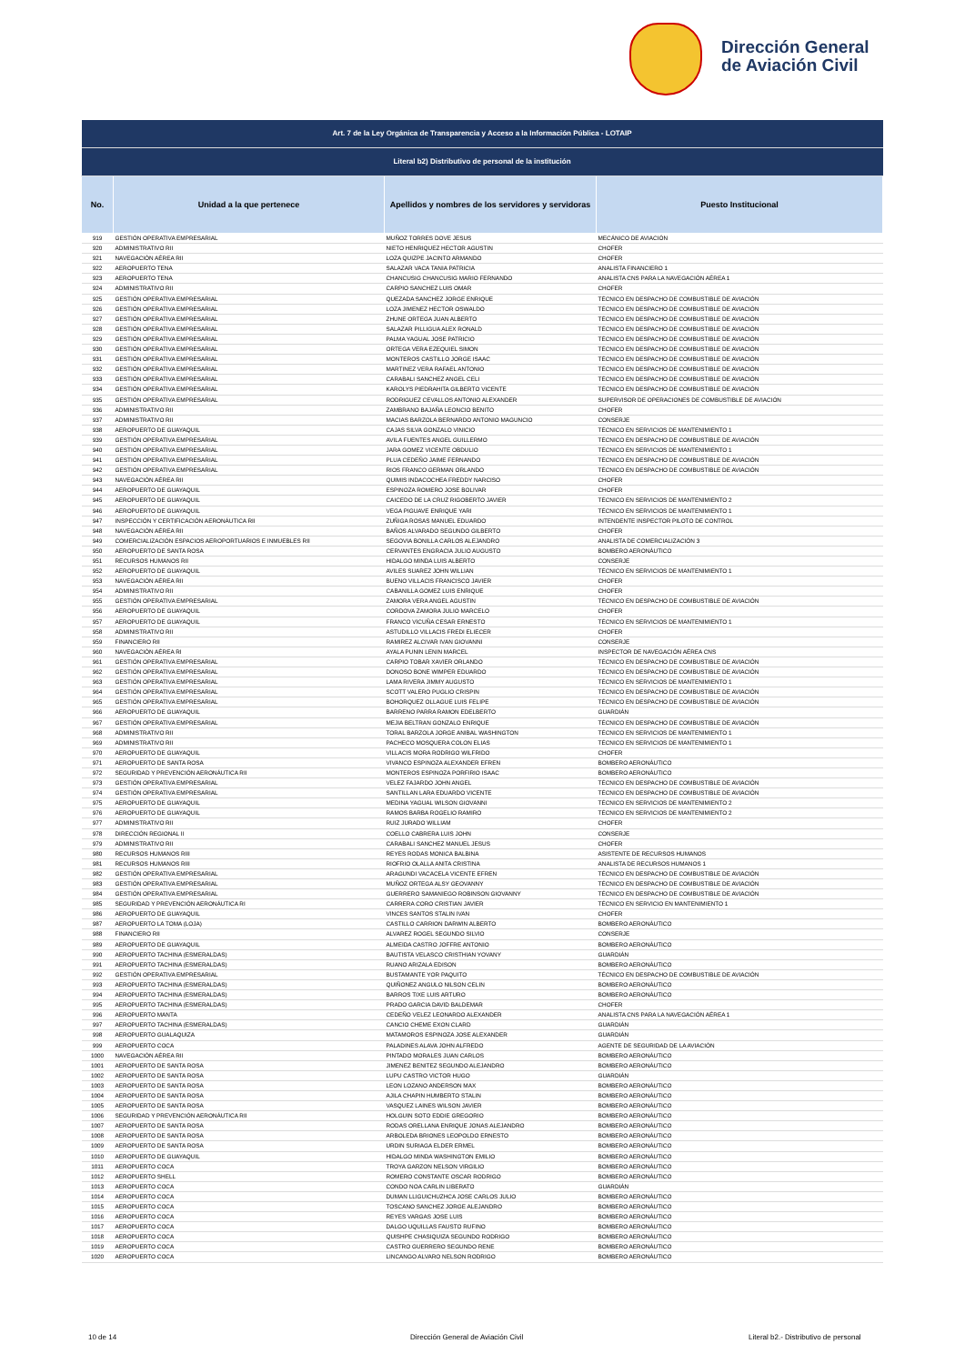Dirección General
de Aviación Civil
| Art. 7 de la Ley Orgánica de Transparencia y Acceso a la Información Pública - LOTAIP | | | |
| Literal b2) Distributivo de personal de la institución | | | |
| No. | Unidad a la que pertenece | Apellidos y nombres de los servidores y servidoras | Puesto Institucional |
| 919 | GESTIÓN OPERATIVA EMPRESARIAL | MUÑOZ TORRES DOVE JESUS | MECÁNICO DE AVIACIÓN |
| 920 | ADMINISTRATIVO RII | NIETO HENRIQUEZ HECTOR AGUSTIN | CHOFER |
| 921 | NAVEGACIÓN AÉREA RII | LOZA QUIZPE JACINTO ARMANDO | CHOFER |
| 922 | AEROPUERTO TENA | SALAZAR VACA TANIA PATRICIA | ANALISTA FINANCIERO 1 |
| 923 | AEROPUERTO TENA | CHANCUSIG CHANCUSIG MARIO FERNANDO | ANALISTA CNS PARA LA NAVEGACIÓN AÉREA 1 |
| 924 | ADMINISTRATIVO RII | CARPIO SANCHEZ LUIS OMAR | CHOFER |
| 925 | GESTIÓN OPERATIVA EMPRESARIAL | QUEZADA SANCHEZ JORGE ENRIQUE | TÉCNICO EN DESPACHO DE COMBUSTIBLE DE AVIACIÓN |
| 926 | GESTIÓN OPERATIVA EMPRESARIAL | LOZA JIMENEZ HECTOR OSWALDO | TÉCNICO EN DESPACHO DE COMBUSTIBLE DE AVIACIÓN |
| 927 | GESTIÓN OPERATIVA EMPRESARIAL | ZHUNE ORTEGA JUAN ALBERTO | TÉCNICO EN DESPACHO DE COMBUSTIBLE DE AVIACIÓN |
| 928 | GESTIÓN OPERATIVA EMPRESARIAL | SALAZAR PILLIGUA ALEX RONALD | TÉCNICO EN DESPACHO DE COMBUSTIBLE DE AVIACIÓN |
| 929 | GESTIÓN OPERATIVA EMPRESARIAL | PALMA YAGUAL JOSE PATRICIO | TÉCNICO EN DESPACHO DE COMBUSTIBLE DE AVIACIÓN |
| 930 | GESTIÓN OPERATIVA EMPRESARIAL | ORTEGA VERA EZEQUIEL SIMON | TÉCNICO EN DESPACHO DE COMBUSTIBLE DE AVIACIÓN |
| 931 | GESTIÓN OPERATIVA EMPRESARIAL | MONTEROS CASTILLO JORGE ISAAC | TÉCNICO EN DESPACHO DE COMBUSTIBLE DE AVIACIÓN |
| 932 | GESTIÓN OPERATIVA EMPRESARIAL | MARTINEZ VERA RAFAEL ANTONIO | TÉCNICO EN DESPACHO DE COMBUSTIBLE DE AVIACIÓN |
| 933 | GESTIÓN OPERATIVA EMPRESARIAL | CARABALI SANCHEZ ANGEL CELI | TÉCNICO EN DESPACHO DE COMBUSTIBLE DE AVIACIÓN |
| 934 | GESTIÓN OPERATIVA EMPRESARIAL | KAROLYS PIEDRAHITA GILBERTO VICENTE | TÉCNICO EN DESPACHO DE COMBUSTIBLE DE AVIACIÓN |
| 935 | GESTIÓN OPERATIVA EMPRESARIAL | RODRIGUEZ CEVALLOS ANTONIO ALEXANDER | SUPERVISOR DE OPERACIONES DE COMBUSTIBLE DE AVIACIÓN |
| 936 | ADMINISTRATIVO RII | ZAMBRANO BAJAÑA LEONCIO BENITO | CHOFER |
| 937 | ADMINISTRATIVO RII | MACIAS BARZOLA BERNARDO ANTONIO MAGUNCIO | CONSERJE |
| 938 | AEROPUERTO DE GUAYAQUIL | CAJAS SILVA GONZALO VINICIO | TÉCNICO EN SERVICIOS DE MANTENIMIENTO 1 |
| 939 | GESTIÓN OPERATIVA EMPRESARIAL | AVILA FUENTES ANGEL GUILLERMO | TÉCNICO EN DESPACHO DE COMBUSTIBLE DE AVIACIÓN |
| 940 | GESTIÓN OPERATIVA EMPRESARIAL | JARA GOMEZ VICENTE OBDULIO | TÉCNICO EN SERVICIOS DE MANTENIMIENTO 1 |
| 941 | GESTIÓN OPERATIVA EMPRESARIAL | PLUA CEDEÑO JAIME FERNANDO | TÉCNICO EN DESPACHO DE COMBUSTIBLE DE AVIACIÓN |
| 942 | GESTIÓN OPERATIVA EMPRESARIAL | RIOS FRANCO GERMAN ORLANDO | TÉCNICO EN DESPACHO DE COMBUSTIBLE DE AVIACIÓN |
| 943 | NAVEGACIÓN AÉREA RII | QUIMIS INDACOCHEA FREDDY NARCISO | CHOFER |
| 944 | AEROPUERTO DE GUAYAQUIL | ESPINOZA ROMERO JOSE BOLIVAR | CHOFER |
| 945 | AEROPUERTO DE GUAYAQUIL | CAICEDO DE LA CRUZ RIGOBERTO JAVIER | TÉCNICO EN SERVICIOS DE MANTENIMIENTO 2 |
| 946 | AEROPUERTO DE GUAYAQUIL | VEGA PIGUAVE ENRIQUE YARI | TÉCNICO EN SERVICIOS DE MANTENIMIENTO 1 |
| 947 | INSPECCIÓN Y CERTIFICACIÓN AERONÁUTICA RII | ZUÑIGA ROSAS MANUEL EDUARDO | INTENDENTE INSPECTOR PILOTO DE CONTROL |
| 948 | NAVEGACIÓN AÉREA RII | BAÑOS ALVARADO SEGUNDO GILBERTO | CHOFER |
| 949 | COMERCIALIZACIÓN ESPACIOS AEROPORTUARIOS E INMUEBLES RII | SEGOVIA BONILLA CARLOS ALEJANDRO | ANALISTA DE COMERCIALIZACIÓN 3 |
| 950 | AEROPUERTO DE SANTA ROSA | CERVANTES ENGRACIA JULIO AUGUSTO | BOMBERO AERONÁUTICO |
| 951 | RECURSOS HUMANOS RII | HIDALGO MINDA LUIS ALBERTO | CONSERJE |
| 952 | AEROPUERTO DE GUAYAQUIL | AVILES SUAREZ JOHN WILLIAN | TÉCNICO EN SERVICIOS DE MANTENIMIENTO 1 |
| 953 | NAVEGACIÓN AÉREA RII | BUENO VILLACIS FRANCISCO JAVIER | CHOFER |
| 954 | ADMINISTRATIVO RII | CABANILLA GOMEZ LUIS ENRIQUE | CHOFER |
| 955 | GESTIÓN OPERATIVA EMPRESARIAL | ZAMORA VERA ANGEL AGUSTIN | TÉCNICO EN DESPACHO DE COMBUSTIBLE DE AVIACIÓN |
| 956 | AEROPUERTO DE GUAYAQUIL | CORDOVA ZAMORA JULIO MARCELO | CHOFER |
| 957 | AEROPUERTO DE GUAYAQUIL | FRANCO VICUÑA CESAR ERNESTO | TÉCNICO EN SERVICIOS DE MANTENIMIENTO 1 |
| 958 | ADMINISTRATIVO RII | ASTUDILLO VILLACIS FREDI ELIECER | CHOFER |
| 959 | FINANCIERO RII | RAMIREZ ALCIVAR IVAN GIOVANNI | CONSERJE |
| 960 | NAVEGACIÓN AÉREA RI | AYALA PUNIN LENIN MARCEL | INSPECTOR DE NAVEGACIÓN AÉREA CNS |
| 961 | GESTIÓN OPERATIVA EMPRESARIAL | CARPIO TOBAR XAVIER ORLANDO | TÉCNICO EN DESPACHO DE COMBUSTIBLE DE AVIACIÓN |
| 962 | GESTIÓN OPERATIVA EMPRESARIAL | DONOSO BONE WIMPER EDUARDO | TÉCNICO EN DESPACHO DE COMBUSTIBLE DE AVIACIÓN |
| 963 | GESTIÓN OPERATIVA EMPRESARIAL | LAMA RIVERA JIMMY AUGUSTO | TÉCNICO EN SERVICIOS DE MANTENIMIENTO 1 |
| 964 | GESTIÓN OPERATIVA EMPRESARIAL | SCOTT VALERO PUGLIO CRISPIN | TÉCNICO EN DESPACHO DE COMBUSTIBLE DE AVIACIÓN |
| 965 | GESTIÓN OPERATIVA EMPRESARIAL | BOHORQUEZ OLLAGUE LUIS FELIPE | TÉCNICO EN DESPACHO DE COMBUSTIBLE DE AVIACIÓN |
| 966 | AEROPUERTO DE GUAYAQUIL | BARRENO PARRA RAMON EDELBERTO | GUARDIÁN |
| 967 | GESTIÓN OPERATIVA EMPRESARIAL | MEJIA BELTRAN GONZALO ENRIQUE | TÉCNICO EN DESPACHO DE COMBUSTIBLE DE AVIACIÓN |
| 968 | ADMINISTRATIVO RII | TORAL BARZOLA JORGE ANIBAL WASHINGTON | TÉCNICO EN SERVICIOS DE MANTENIMIENTO 1 |
| 969 | ADMINISTRATIVO RII | PACHECO MOSQUERA COLON ELIAS | TÉCNICO EN SERVICIOS DE MANTENIMIENTO 1 |
| 970 | AEROPUERTO DE GUAYAQUIL | VILLACIS MORA RODRIGO WILFRIDO | CHOFER |
| 971 | AEROPUERTO DE SANTA ROSA | VIVANCO ESPINOZA ALEXANDER EFREN | BOMBERO AERONÁUTICO |
| 972 | SEGURIDAD Y PREVENCIÓN AERONÁUTICA RII | MONTEROS ESPINOZA PORFIRIO ISAAC | BOMBERO AERONÁUTICO |
| 973 | GESTIÓN OPERATIVA EMPRESARIAL | VELEZ FAJARDO JOHN ANGEL | TÉCNICO EN DESPACHO DE COMBUSTIBLE DE AVIACIÓN |
| 974 | GESTIÓN OPERATIVA EMPRESARIAL | SANTILLAN LARA EDUARDO VICENTE | TÉCNICO EN DESPACHO DE COMBUSTIBLE DE AVIACIÓN |
| 975 | AEROPUERTO DE GUAYAQUIL | MEDINA YAGUAL WILSON GIOVANNI | TÉCNICO EN SERVICIOS DE MANTENIMIENTO 2 |
| 976 | AEROPUERTO DE GUAYAQUIL | RAMOS BARBA ROGELIO RAMIRO | TÉCNICO EN SERVICIOS DE MANTENIMIENTO 2 |
| 977 | ADMINISTRATIVO RII | RUIZ JURADO WILLIAM | CHOFER |
| 978 | DIRECCIÓN REGIONAL II | COELLO CABRERA LUIS JOHN | CONSERJE |
| 979 | ADMINISTRATIVO RII | CARABALI SANCHEZ MANUEL JESUS | CHOFER |
| 980 | RECURSOS HUMANOS RIII | REYES RODAS MONICA BALBINA | ASISTENTE DE RECURSOS HUMANOS |
| 981 | RECURSOS HUMANOS RIII | RIOFRIO OLALLA ANITA CRISTINA | ANALISTA DE RECURSOS HUMANOS 1 |
| 982 | GESTIÓN OPERATIVA EMPRESARIAL | ARAGUNDI VACACELA VICENTE EFREN | TÉCNICO EN DESPACHO DE COMBUSTIBLE DE AVIACIÓN |
| 983 | GESTIÓN OPERATIVA EMPRESARIAL | MUÑOZ ORTEGA ALSY GEOVANNY | TÉCNICO EN DESPACHO DE COMBUSTIBLE DE AVIACIÓN |
| 984 | GESTIÓN OPERATIVA EMPRESARIAL | GUERRERO SAMANIEGO ROBINSON GIOVANNY | TÉCNICO EN DESPACHO DE COMBUSTIBLE DE AVIACIÓN |
| 985 | SEGURIDAD Y PREVENCIÓN AERONÁUTICA RI | CARRERA CORO CRISTIAN JAVIER | TÉCNICO EN SERVICIO EN MANTENIMIENTO 1 |
| 986 | AEROPUERTO DE GUAYAQUIL | VINCES SANTOS STALIN IVAN | CHOFER |
| 987 | AEROPUERTO LA TOMA (LOJA) | CASTILLO CARRION DARWIN ALBERTO | BOMBERO AERONÁUTICO |
| 988 | FINANCIERO RII | ALVAREZ ROGEL SEGUNDO SILVIO | CONSERJE |
| 989 | AEROPUERTO DE GUAYAQUIL | ALMEIDA CASTRO JOFFRE ANTONIO | BOMBERO AERONÁUTICO |
| 990 | AEROPUERTO TACHINA (ESMERALDAS) | BAUTISTA VELASCO CRISTHIAN YOVANY | GUARDIÁN |
| 991 | AEROPUERTO TACHINA (ESMERALDAS) | RUANO ARIZALA EDISON | BOMBERO AERONÁUTICO |
| 992 | GESTIÓN OPERATIVA EMPRESARIAL | BUSTAMANTE YOR PAQUITO | TÉCNICO EN DESPACHO DE COMBUSTIBLE DE AVIACIÓN |
| 993 | AEROPUERTO TACHINA (ESMERALDAS) | QUIÑONEZ ANGULO NILSON CELIN | BOMBERO AERONÁUTICO |
| 994 | AEROPUERTO TACHINA (ESMERALDAS) | BARROS TIXE LUIS ARTURO | BOMBERO AERONÁUTICO |
| 995 | AEROPUERTO TACHINA (ESMERALDAS) | PRADO GARCIA DAVID BALDEMAR | CHOFER |
| 996 | AEROPUERTO MANTA | CEDEÑO VELEZ LEONARDO ALEXANDER | ANALISTA CNS PARA LA NAVEGACIÓN AÉREA 1 |
| 997 | AEROPUERTO TACHINA (ESMERALDAS) | CANCIO CHEME EXON CLARD | GUARDIÁN |
| 998 | AEROPUERTO GUALAQUIZA | MATAMOROS ESPINOZA JOSE ALEXANDER | GUARDIÁN |
| 999 | AEROPUERTO COCA | PALADINES ALAVA JOHN ALFREDO | AGENTE DE SEGURIDAD DE LA AVIACIÓN |
| 1000 | NAVEGACIÓN AÉREA RII | PINTADO MORALES JUAN CARLOS | BOMBERO AERONÁUTICO |
| 1001 | AEROPUERTO DE SANTA ROSA | JIMENEZ BENITEZ SEGUNDO ALEJANDRO | BOMBERO AERONÁUTICO |
| 1002 | AEROPUERTO DE SANTA ROSA | LUPU CASTRO VICTOR HUGO | GUARDIÁN |
| 1003 | AEROPUERTO DE SANTA ROSA | LEON LOZANO ANDERSON MAX | BOMBERO AERONÁUTICO |
| 1004 | AEROPUERTO DE SANTA ROSA | AJILA CHAPIN HUMBERTO STALIN | BOMBERO AERONÁUTICO |
| 1005 | AEROPUERTO DE SANTA ROSA | VASQUEZ LAINES WILSON JAVIER | BOMBERO AERONÁUTICO |
| 1006 | SEGURIDAD Y PREVENCIÓN AERONÁUTICA RII | HOLGUIN SOTO EDDIE GREGORIO | BOMBERO AERONÁUTICO |
| 1007 | AEROPUERTO DE SANTA ROSA | RODAS ORELLANA ENRIQUE JONAS ALEJANDRO | BOMBERO AERONÁUTICO |
| 1008 | AEROPUERTO DE SANTA ROSA | ARBOLEDA BRIONES LEOPOLDO ERNESTO | BOMBERO AERONÁUTICO |
| 1009 | AEROPUERTO DE SANTA ROSA | URDIN SURIAGA ELDER ERMEL | BOMBERO AERONÁUTICO |
| 1010 | AEROPUERTO DE GUAYAQUIL | HIDALGO MINDA WASHINGTON EMILIO | BOMBERO AERONÁUTICO |
| 1011 | AEROPUERTO COCA | TROYA GARZON NELSON VIRGILIO | BOMBERO AERONÁUTICO |
| 1012 | AEROPUERTO SHELL | ROMERO CONSTANTE OSCAR RODRIGO | BOMBERO AERONÁUTICO |
| 1013 | AEROPUERTO COCA | CONDO NOA CARLIN LIBERATO | GUARDIÁN |
| 1014 | AEROPUERTO COCA | DUMAN LLIGUICHUZHCA JOSE CARLOS JULIO | BOMBERO AERONÁUTICO |
| 1015 | AEROPUERTO COCA | TOSCANO SANCHEZ JORGE ALEJANDRO | BOMBERO AERONÁUTICO |
| 1016 | AEROPUERTO COCA | REYES VARGAS JOSE LUIS | BOMBERO AERONÁUTICO |
| 1017 | AEROPUERTO COCA | DALGO UQUILLAS FAUSTO RUFINO | BOMBERO AERONÁUTICO |
| 1018 | AEROPUERTO COCA | QUISHPE CHASIQUIZA SEGUNDO RODRIGO | BOMBERO AERONÁUTICO |
| 1019 | AEROPUERTO COCA | CASTRO GUERRERO SEGUNDO RENE | BOMBERO AERONÁUTICO |
| 1020 | AEROPUERTO COCA | LINCANGO ALVARO NELSON RODRIGO | BOMBERO AERONÁUTICO |
10 de 14
Dirección General de Aviación Civil
Literal b2.- Distributivo de personal